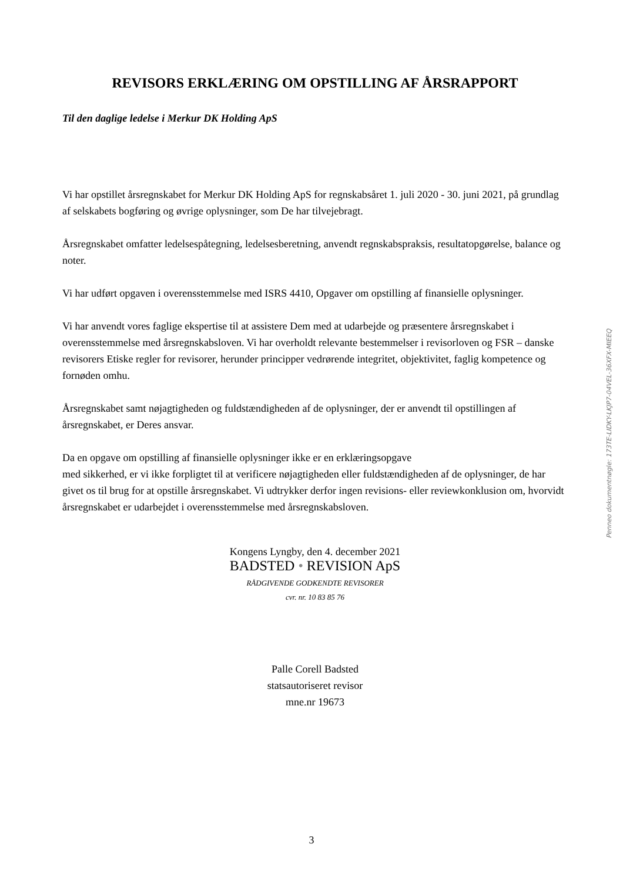REVISORS ERKLÆRING OM OPSTILLING AF ÅRSRAPPORT
Til den daglige ledelse i Merkur DK Holding ApS
Vi har opstillet årsregnskabet for Merkur DK Holding ApS for regnskabsåret 1. juli 2020 - 30. juni 2021, på grundlag af selskabets bogføring og øvrige oplysninger, som De har tilvejebragt.
Årsregnskabet omfatter ledelsespåtegning, ledelsesberetning, anvendt regnskabspraksis, resultatopgørelse, balance og noter.
Vi har udført opgaven i overensstemmelse med ISRS 4410, Opgaver om opstilling af finansielle oplysninger.
Vi har anvendt vores faglige ekspertise til at assistere Dem med at udarbejde og præsentere årsregnskabet i overensstemmelse med årsregnskabsloven. Vi har overholdt relevante bestemmelser i revisorloven og FSR – danske revisorers Etiske regler for revisorer, herunder principper vedrørende integritet, objektivitet, faglig kompetence og fornøden omhu.
Årsregnskabet samt nøjagtigheden og fuldstændigheden af de oplysninger, der er anvendt til opstillingen af årsregnskabet, er Deres ansvar.
Da en opgave om opstilling af finansielle oplysninger ikke er en erklæringsopgave
med sikkerhed, er vi ikke forpligtet til at verificere nøjagtigheden eller fuldstændigheden af de oplysninger, de har givet os til brug for at opstille årsregnskabet. Vi udtrykker derfor ingen revisions- eller reviewkonklusion om, hvorvidt årsregnskabet er udarbejdet i overensstemmelse med årsregnskabsloven.
Kongens Lyngby, den 4. december 2021
BADSTED • REVISION ApS
RÅDGIVENDE GODKENDTE REVISORER
cvr. nr. 10 83 85 76
Palle Corell Badsted
statsautoriseret revisor
mne.nr 19673
Penneo dokumentnøgle: 173TE-LIDKY-LKJP7-04VEL-36XFX-MIEEQ
3